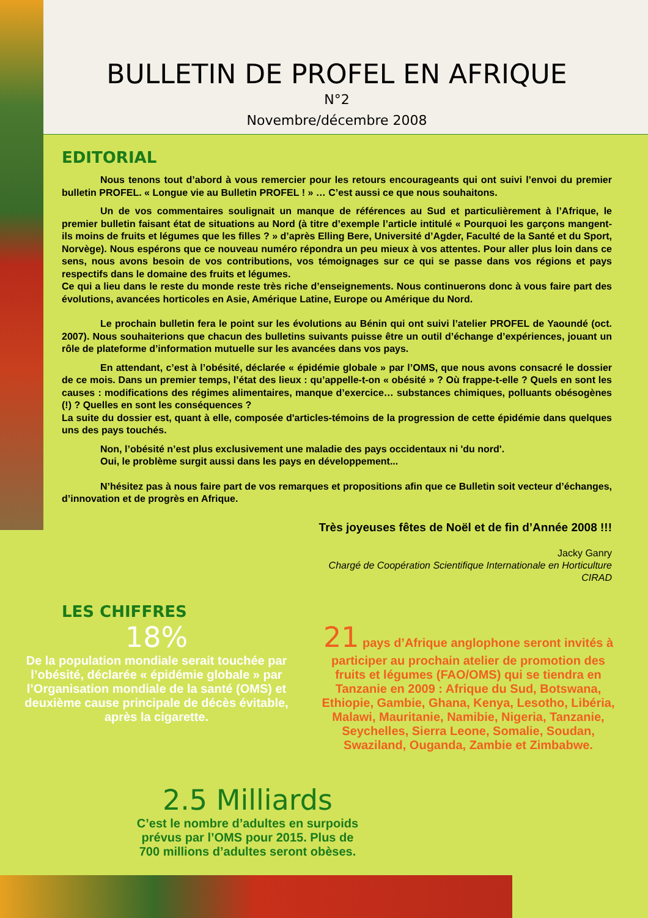BULLETIN DE PROFEL EN AFRIQUE
N°2
Novembre/décembre 2008
EDITORIAL
Nous tenons tout d’abord à vous remercier pour les retours encourageants qui ont suivi l’envoi du premier bulletin PROFEL. « Longue vie au Bulletin PROFEL ! » … C’est aussi ce que nous souhaitons.
Un de vos commentaires soulignait un manque de références au Sud et particulièrement à l’Afrique, le premier bulletin faisant état de situations au Nord (à titre d’exemple l’article intitulé « Pourquoi les garçons mangent-ils moins de fruits et légumes que les filles ? » d’après Elling Bere, Université d’Agder, Faculté de la Santé et du Sport, Norvège). Nous espérons que ce nouveau numéro répondra un peu mieux à vos attentes. Pour aller plus loin dans ce sens, nous avons besoin de vos contributions, vos témoignages sur ce qui se passe dans vos régions et pays respectifs dans le domaine des fruits et légumes.
Ce qui a lieu dans le reste du monde reste très riche d’enseignements. Nous continuerons donc à vous faire part des évolutions, avancées horticoles en Asie, Amérique Latine, Europe ou Amérique du Nord.
Le prochain bulletin fera le point sur les évolutions au Bénin qui ont suivi l’atelier PROFEL de Yaoundé (oct. 2007). Nous souhaiterions que chacun des bulletins suivants puisse être un outil d’échange d’expériences, jouant un rôle de plateforme d’information mutuelle sur les avancées dans vos pays.
En attendant, c’est à l’obésité, déclarée « épidémie globale » par l’OMS, que nous avons consacré le dossier de ce mois. Dans un premier temps, l’état des lieux : qu’appelle-t-on « obésité » ? Où frappe-t-elle ? Quels en sont les causes : modifications des régimes alimentaires, manque d’exercice… substances chimiques, polluants obésogènes (!) ? Quelles en sont les conséquences ?
La suite du dossier est, quant à elle, composée d'articles-témoins de la progression de cette épidémie dans quelques uns des pays touchés.
Non, l’obésité n’est plus exclusivement une maladie des pays occidentaux ni 'du nord'.
Oui, le problème surgit aussi dans les pays en développement...
N’hésitez pas à nous faire part de vos remarques et propositions afin que ce Bulletin soit vecteur d’échanges, d’innovation et de progrès en Afrique.
Très joyeuses fêtes de Noël et de fin d’Année 2008 !!!
Jacky Ganry
Chargé de Coopération Scientifique Internationale en Horticulture
CIRAD
LES CHIFFRES
18%
De la population mondiale serait touchée par l’obésité, déclarée « épidémie globale » par l’Organisation mondiale de la santé (OMS) et deuxième cause principale de décès évitable, après la cigarette.
21 pays d’Afrique anglophone seront invités à participer au prochain atelier de promotion des fruits et légumes (FAO/OMS) qui se tiendra en Tanzanie en 2009 : Afrique du Sud, Botswana, Ethiopie, Gambie, Ghana, Kenya, Lesotho, Libéria, Malawi, Mauritanie, Namibie, Nigeria, Tanzanie, Seychelles, Sierra Leone, Somalie, Soudan, Swaziland, Ouganda, Zambie et Zimbabwe.
2.5 Milliards
C’est le nombre d’adultes en surpoids prévus par l’OMS pour 2015. Plus de 700 millions d’adultes seront obèses.